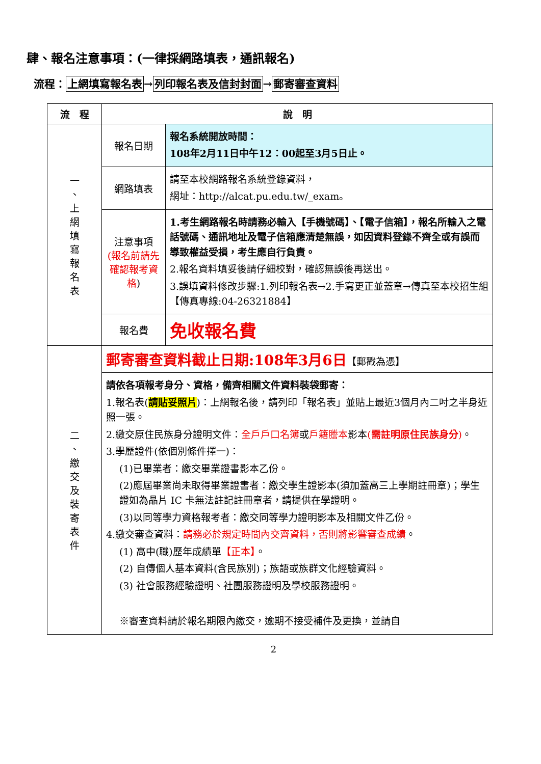肆、報名注意事項：(一律採網路填表，通訊報名)
流程：上網填寫報名表→列印報名表及信封封面→郵寄審查資料
| 流 程 | 說 明 | |
| --- | --- | --- |
| 一 、 上 網 填 寫 報 名 表 | 報名日期 | 報名系統開放時間： 108年2月11日中午12：00起至3月5日止。 |
| | 網路填表 | 請至本校網路報名系統登錄資料， 網址：http://alcat.pu.edu.tw/_exam。 |
| | 注意事項 (報名前請先確認報考資格 ) | 1.考生網路報名時請務必輸入【手機號碼】、【電子信箱】，報名所輸入之電話號碼、通訊地址及電子信箱應清楚無誤，如因資料登錄不齊全或有誤而導致權益受損，考生應自行負責。 2.報名資料填妥後請仔細校對，確認無誤後再送出。 3.誤填資料修改步驟:1.列印報名表→2.手寫更正並蓋章→傳真至本校招生組【傳真專線:04-26321884】 |
| | 報名費 | 免收報名費 |
| 二 、 繳 交 及 裝 寄 表 件 | 郵寄審查資料截止日期:108年3月6日 【郵戳為憑】 | |
| | 請依各項報考身分、資格，備齊相關文件資料裝袋郵寄： 1.報名表( 請貼妥照片 )：上網報名後，請列印「報名表」並貼上最近3個月內二吋之半身近照一張。 2.繳交原住民族身分證明文件： 全戶戶口名簿 或 戶籍謄本 影本 ( 需註明原住民族身分 ) 。 3.學歷證件(依個別條件擇一)： (1)已畢業者：繳交畢業證書影本乙份。 (2)應屆畢業尚未取得畢業證書者：繳交學生證影本(須加蓋高三上學期註冊章)；學生證如為晶片 IC 卡無法註記註冊章者，請提供在學證明。 (3)以同等學力資格報考者：繳交同等學力證明影本及相關文件乙份。 4.繳交審查資料： 請務必於規定時間內交齊資料，否則將影響審查成績 。 (1) 高中(職)歷年成績單 【正本】 。 (2) 自傳個人基本資料(含民族別)；族語或族群文化經驗資料。 (3) 社會服務經驗證明、社團服務證明及學校服務證明。 ※審查資料請於報名期限內繳交，逾期不接受補件及更換，並請自 | |
2